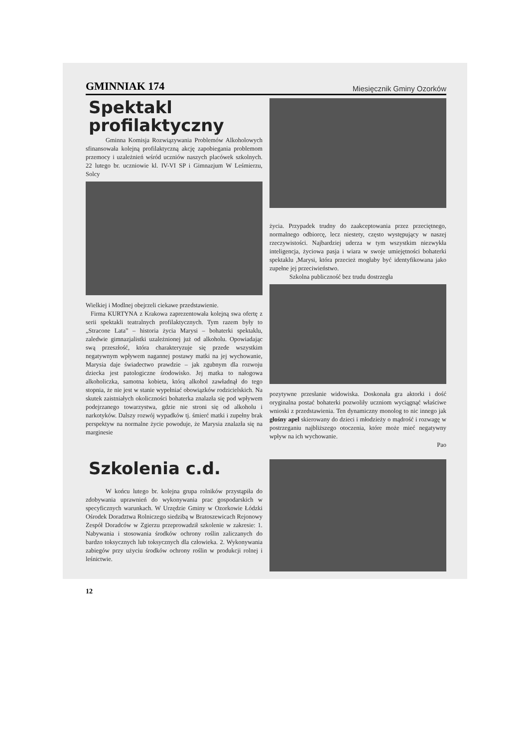GMINNIAK 174 Miesięcznik Gminy Ozorków
Spektakl profilaktyczny
Gminna Komisja Rozwiązywania Problemów Alkoholowych sfinansowała kolejną profilaktyczną akcję zapobiegania problemom przemocy i uzależnień wśród uczniów naszych placówek szkolnych. 22 lutego br. uczniowie kl. IV-VI SP i Gimnazjum W Leśmierzu, Solcy
Wielkiej i Modlnej obejrzeli ciekawe przedstawienie.
Firma KURTYNA z Krakowa zaprezentowała kolejną swa ofertę z serii spektakli teatralnych profilaktycznych. Tym razem były to „Stracone Lata” – historia życia Marysi – bohaterki spektaklu, zaledwie gimnazjalistki uzależnionej już od alkoholu. Opowiadając swą przeszłość, która charakteryzuje się przede wszystkim negatywnym wpływem nagannej postawy matki na jej wychowanie, Marysia daje świadectwo prawdzie – jak zgubnym dla rozwoju dziecka jest patologiczne środowisko. Jej matka to nałogowa alkoholiczka, samotna kobieta, którą alkohol zawładnął do tego stopnia, że nie jest w stanie wypełniać obowiązków rodzicielskich. Na skutek zaistniałych okoliczności bohaterka znalazła się pod wpływem podejrzanego towarzystwa, gdzie nie stroni się od alkoholu i narkotyków. Dalszy rozwój wypadków tj. śmierć matki i zupełny brak perspektyw na normalne życie powoduje, że Marysia znalazła się na marginesie
życia. Przypadek trudny do zaakceptowania przez przeciętnego, normalnego odbiorcę, lecz niestety, często występujący w naszej rzeczywistości. Najbardziej uderza w tym wszystkim niezwykła inteligencja, życiowa pasja i wiara w swoje umiejętności bohaterki spektaklu ,Marysi, która przecież mogłaby być identyfikowana jako zupełne jej przeciwieństwo.
Szkolna publiczność bez trudu dostrzegła
pozytywne przesłanie widowiska. Doskonała gra aktorki i dość oryginalna postać bohaterki pozwoliły uczniom wyciągnąć właściwe wnioski z przedstawienia. Ten dynamiczny monolog to nic innego jak głośny apel skierowany do dzieci i młodzieży o mądrość i rozwagę w postrzeganiu najbliższego otoczenia, które może mieć negatywny wpływ na ich wychowanie.
Pao
Szkolenia c.d.
W końcu lutego br. kolejna grupa rolników przystąpiła do zdobywania uprawnień do wykonywania prac gospodarskich w specyficznych warunkach. W Urzędzie Gminy w Ozorkowie Łódzki Ośrodek Doradztwa Rolniczego siedzibą w Bratoszewicach Rejonowy Zespół Doradców w Zgierzu przeprowadził szkolenie w zakresie: 1. Nabywania i stosowania środków ochrony roślin zaliczanych do bardzo toksycznych lub toksycznych dla człowieka. 2. Wykonywania zabiegów przy użyciu środków ochrony roślin w produkcji rolnej i leśnictwie.
12